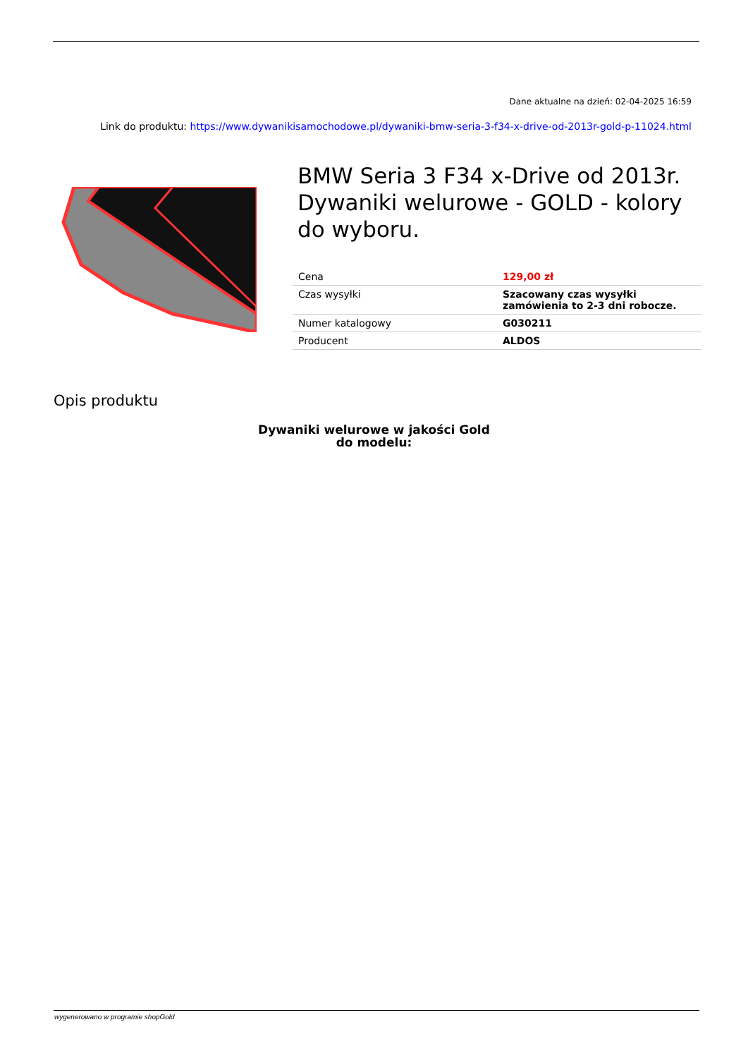Dane aktualne na dzień: 02-04-2025 16:59
Link do produktu: https://www.dywanikisamochodowe.pl/dywaniki-bmw-seria-3-f34-x-drive-od-2013r-gold-p-11024.html
BMW Seria 3 F34 x-Drive od 2013r. Dywaniki welurowe - GOLD - kolory do wyboru.
| Cena | 129,00 zł |
| Czas wysyłki | Szacowany czas wysyłki zamówienia to 2-3 dni robocze. |
| Numer katalogowy | G030211 |
| Producent | ALDOS |
Opis produktu
Dywaniki welurowe w jakości Gold
do modelu:
wygenerowano w programie shopGold